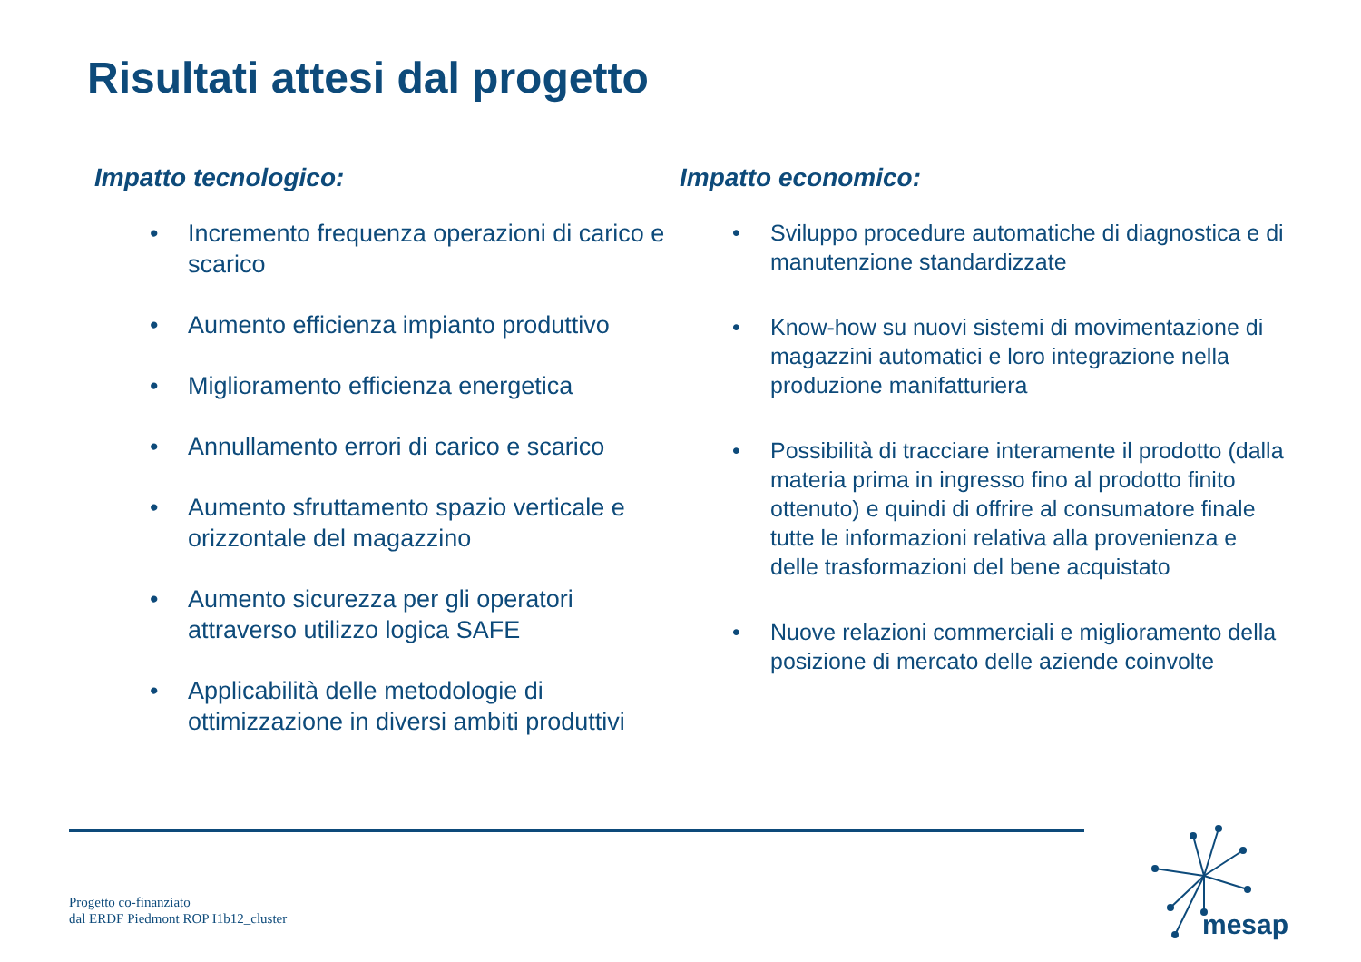Risultati attesi dal progetto
Impatto tecnologico:
• Incremento frequenza operazioni di carico e scarico
• Aumento efficienza impianto produttivo
• Miglioramento efficienza energetica
• Annullamento errori di carico e scarico
• Aumento sfruttamento spazio verticale e orizzontale del magazzino
• Aumento sicurezza per gli operatori attraverso utilizzo logica SAFE
• Applicabilità delle metodologie di ottimizzazione in diversi ambiti produttivi
Impatto economico:
• Sviluppo procedure automatiche di diagnostica e di manutenzione standardizzate
• Know-how su nuovi sistemi di movimentazione di magazzini automatici e loro integrazione nella produzione manifatturiera
• Possibilità di tracciare interamente il prodotto (dalla materia prima in ingresso fino al prodotto finito ottenuto) e quindi di offrire al consumatore finale tutte le informazioni relativa alla provenienza e delle trasformazioni del bene acquistato
• Nuove relazioni commerciali e miglioramento della posizione di mercato delle aziende coinvolte
Progetto co-finanziato
dal ERDF Piedmont ROP I1b12_cluster
mesap